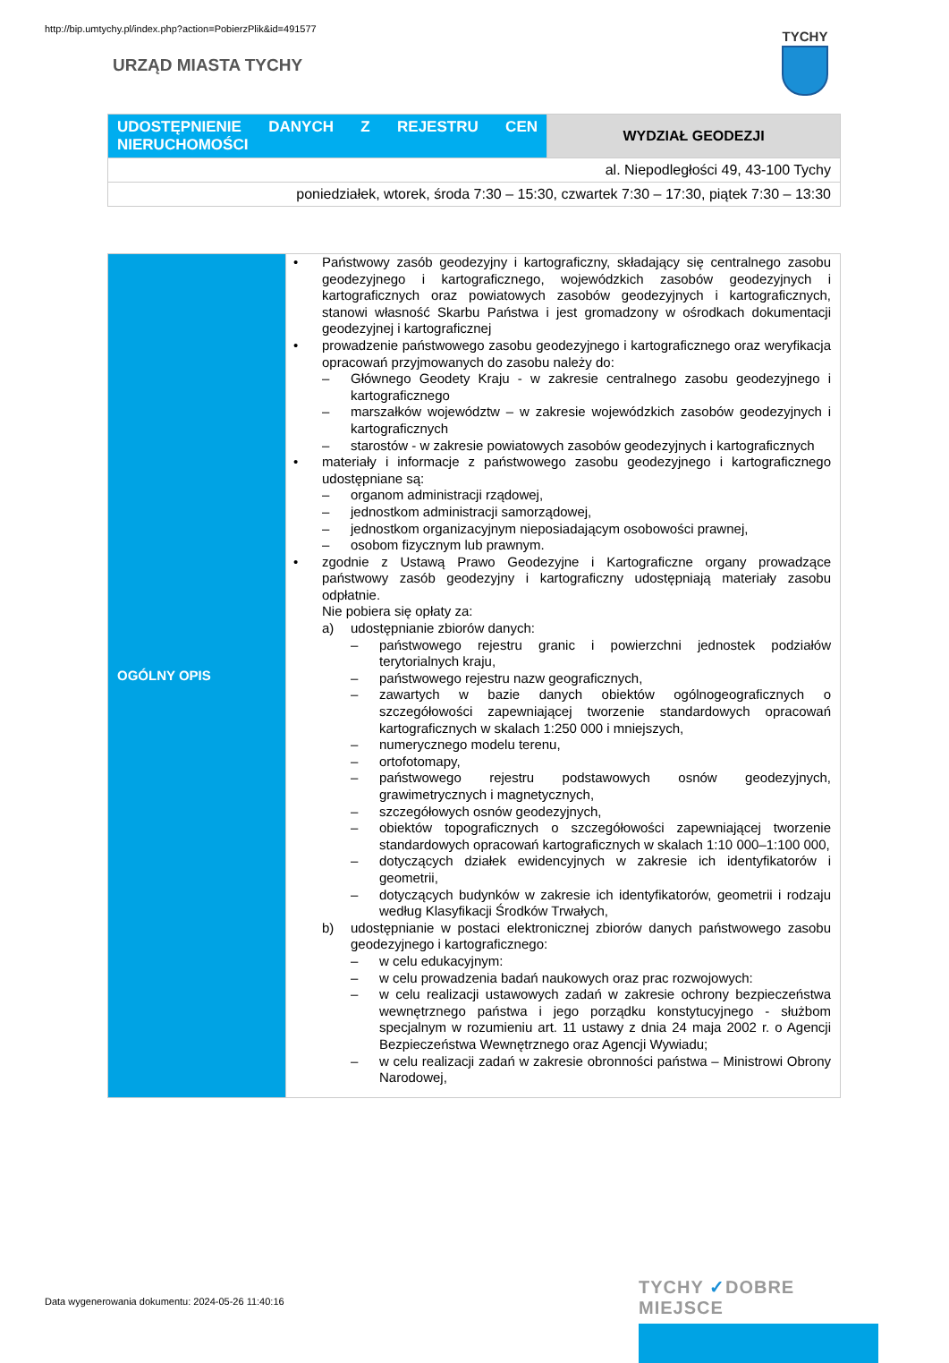http://bip.umtychy.pl/index.php?action=PobierzPlik&id=491577
URZĄD MIASTA TYCHY
TYCHY
| UDOSTĘPNIENIE DANYCH Z REJESTRU CEN NIERUCHOMOŚCI | WYDZIAŁ GEODEZJI |
| al. Niepodległości 49, 43-100 Tychy | |
| poniedziałek, wtorek, środa 7:30 – 15:30, czwartek 7:30 – 17:30, piątek 7:30 – 13:30 | |
| OGÓLNY OPIS | • Państwowy zasób geodezyjny i kartograficzny, składający się centralnego zasobu geodezyjnego i kartograficznego, wojewódzkich zasobów geodezyjnych i kartograficznych oraz powiatowych zasobów geodezyjnych i kartograficznych, stanowi własność Skarbu Państwa i jest gromadzony w ośrodkach dokumentacji geodezyjnej i kartograficznej • prowadzenie państwowego zasobu geodezyjnego i kartograficznego oraz weryfikacja opracowań przyjmowanych do zasobu należy do: – Głównego Geodety Kraju - w zakresie centralnego zasobu geodezyjnego i kartograficznego – marszałków województw – w zakresie wojewódzkich zasobów geodezyjnych i kartograficznych – starostów - w zakresie powiatowych zasobów geodezyjnych i kartograficznych • materiały i informacje z państwowego zasobu geodezyjnego i kartograficznego udostępniane są: – organom administracji rządowej, – jednostkom administracji samorządowej, – jednostkom organizacyjnym nieposiadającym osobowości prawnej, – osobom fizycznym lub prawnym. • zgodnie z Ustawą Prawo Geodezyjne i Kartograficzne organy prowadzące państwowy zasób geodezyjny i kartograficzny udostępniają materiały zasobu odpłatnie. Nie pobiera się opłaty za: a) udostępnianie zbiorów danych: – państwowego rejestru granic i powierzchni jednostek podziałów terytorialnych kraju, – państwowego rejestru nazw geograficznych, – zawartych w bazie danych obiektów ogólnogeograficznych o szczegółowości zapewniającej tworzenie standardowych opracowań kartograficznych w skalach 1:250 000 i mniejszych, – numerycznego modelu terenu, – ortofotomapy, – państwowego rejestru podstawowych osnów geodezyjnych, grawimetrycznych i magnetycznych, – szczegółowych osnów geodezyjnych, – obiektów topograficznych o szczegółowości zapewniającej tworzenie standardowych opracowań kartograficznych w skalach 1:10 000–1:100 000, – dotyczących działek ewidencyjnych w zakresie ich identyfikatorów i geometrii, – dotyczących budynków w zakresie ich identyfikatorów, geometrii i rodzaju według Klasyfikacji Środków Trwałych, b) udostępnianie w postaci elektronicznej zbiorów danych państwowego zasobu geodezyjnego i kartograficznego: – w celu edukacyjnym: – w celu prowadzenia badań naukowych oraz prac rozwojowych: – w celu realizacji ustawowych zadań w zakresie ochrony bezpieczeństwa wewnętrznego państwa i jego porządku konstytucyjnego - służbom specjalnym w rozumieniu art. 11 ustawy z dnia 24 maja 2002 r. o Agencji Bezpieczeństwa Wewnętrznego oraz Agencji Wywiadu; – w celu realizacji zadań w zakresie obronności państwa – Ministrowi Obrony Narodowej, |
Data wygenerowania dokumentu: 2024-05-26 11:40:16
TYCHY ✓DOBRE MIEJSCE